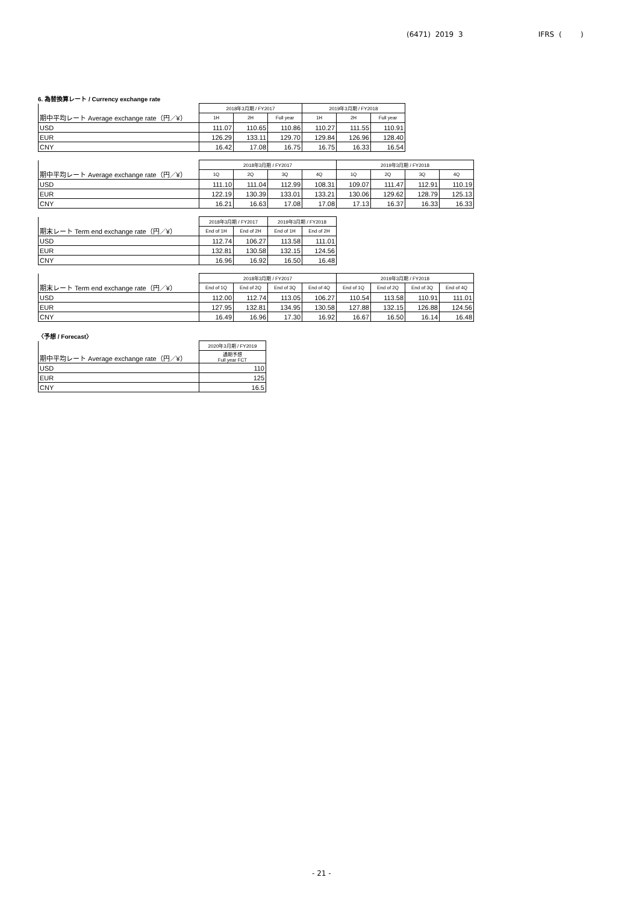(6471) 2019 3 IFRS ( )
6. 為替換算レート / Currency exchange rate
| 期中平均レート Average exchange rate（円／¥） | 2018年3月期 / FY2017 | | | 2019年3月期 / FY2018 | | |
| | 1H | 2H | Full year | 1H | 2H | Full year |
| USD | 111.07 | 110.65 | 110.86 | 110.27 | 111.55 | 110.91 |
| EUR | 126.29 | 133.11 | 129.70 | 129.84 | 126.96 | 128.40 |
| CNY | 16.42 | 17.08 | 16.75 | 16.75 | 16.33 | 16.54 |
| 期中平均レート Average exchange rate（円／¥） | 2018年3月期 / FY2017 | | | | 2019年3月期 / FY2018 | | | |
| | 1Q | 2Q | 3Q | 4Q | 1Q | 2Q | 3Q | 4Q |
| USD | 111.10 | 111.04 | 112.99 | 108.31 | 109.07 | 111.47 | 112.91 | 110.19 |
| EUR | 122.19 | 130.39 | 133.01 | 133.21 | 130.06 | 129.62 | 128.79 | 125.13 |
| CNY | 16.21 | 16.63 | 17.08 | 17.08 | 17.13 | 16.37 | 16.33 | 16.33 |
| 期末レート Term end exchange rate（円／¥） | 2018年3月期 / FY2017 | | 2019年3月期 / FY2018 | |
| | End of 1H | End of 2H | End of 1H | End of 2H |
| USD | 112.74 | 106.27 | 113.58 | 111.01 |
| EUR | 132.81 | 130.58 | 132.15 | 124.56 |
| CNY | 16.96 | 16.92 | 16.50 | 16.48 |
| 期末レート Term end exchange rate（円／¥） | 2018年3月期 / FY2017 | | | | 2019年3月期 / FY2018 | | | |
| | End of 1Q | End of 2Q | End of 3Q | End of 4Q | End of 1Q | End of 2Q | End of 3Q | End of 4Q |
| USD | 112.00 | 112.74 | 113.05 | 106.27 | 110.54 | 113.58 | 110.91 | 111.01 |
| EUR | 127.95 | 132.81 | 134.95 | 130.58 | 127.88 | 132.15 | 126.88 | 124.56 |
| CNY | 16.49 | 16.96 | 17.30 | 16.92 | 16.67 | 16.50 | 16.14 | 16.48 |
〈予想 / Forecast〉
| 期中平均レート Average exchange rate（円／¥） | 2020年3月期 / FY2019 |
| | 通期予想 Full year FCT |
| USD | 110 |
| EUR | 125 |
| CNY | 16.5 |
- 21 -